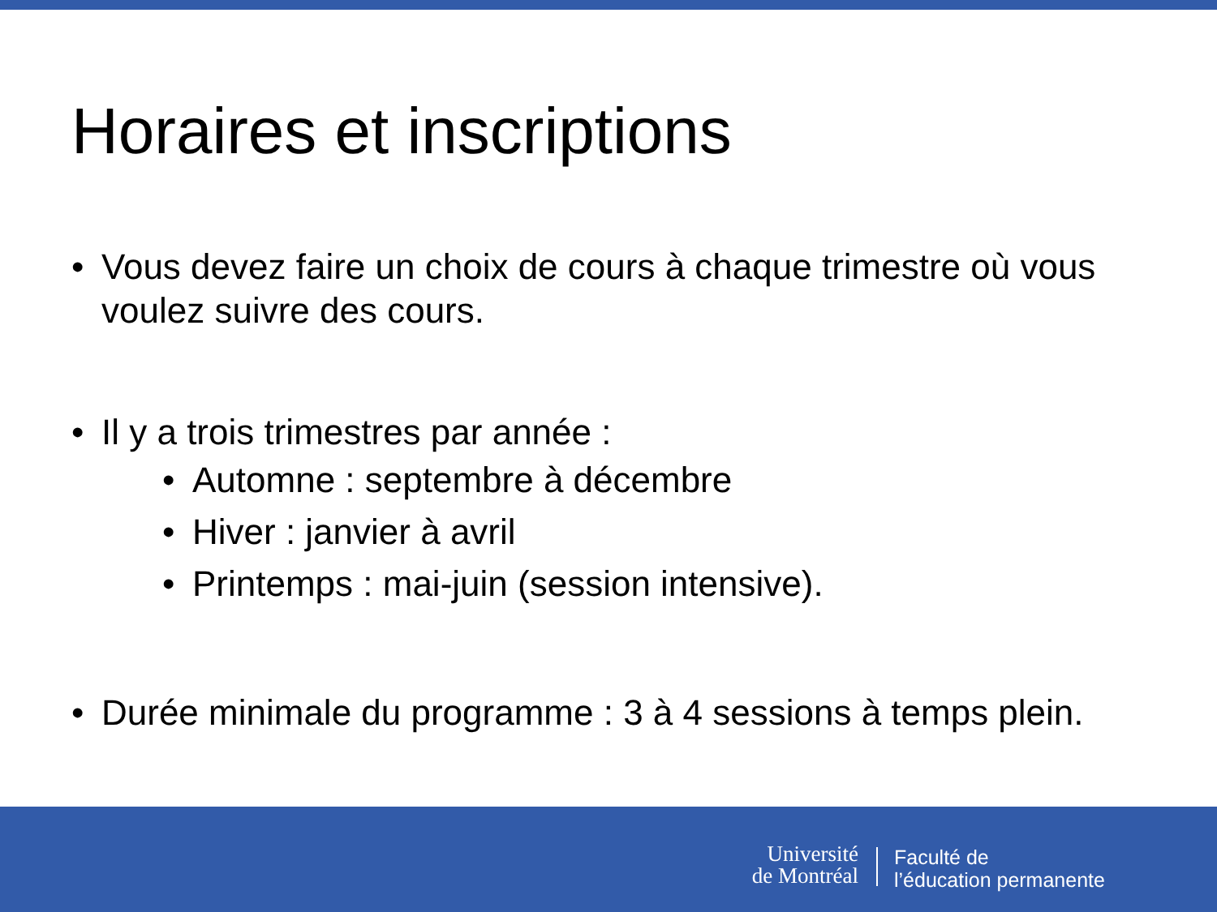Horaires et inscriptions
• Vous devez faire un choix de cours à chaque trimestre où vous voulez suivre des cours.
• Il y a trois trimestres par année :
• Automne : septembre à décembre
• Hiver : janvier à avril
• Printemps : mai-juin (session intensive).
• Durée minimale du programme : 3 à 4 sessions à temps plein.
Université
de Montréal
Faculté de
l’éducation permanente